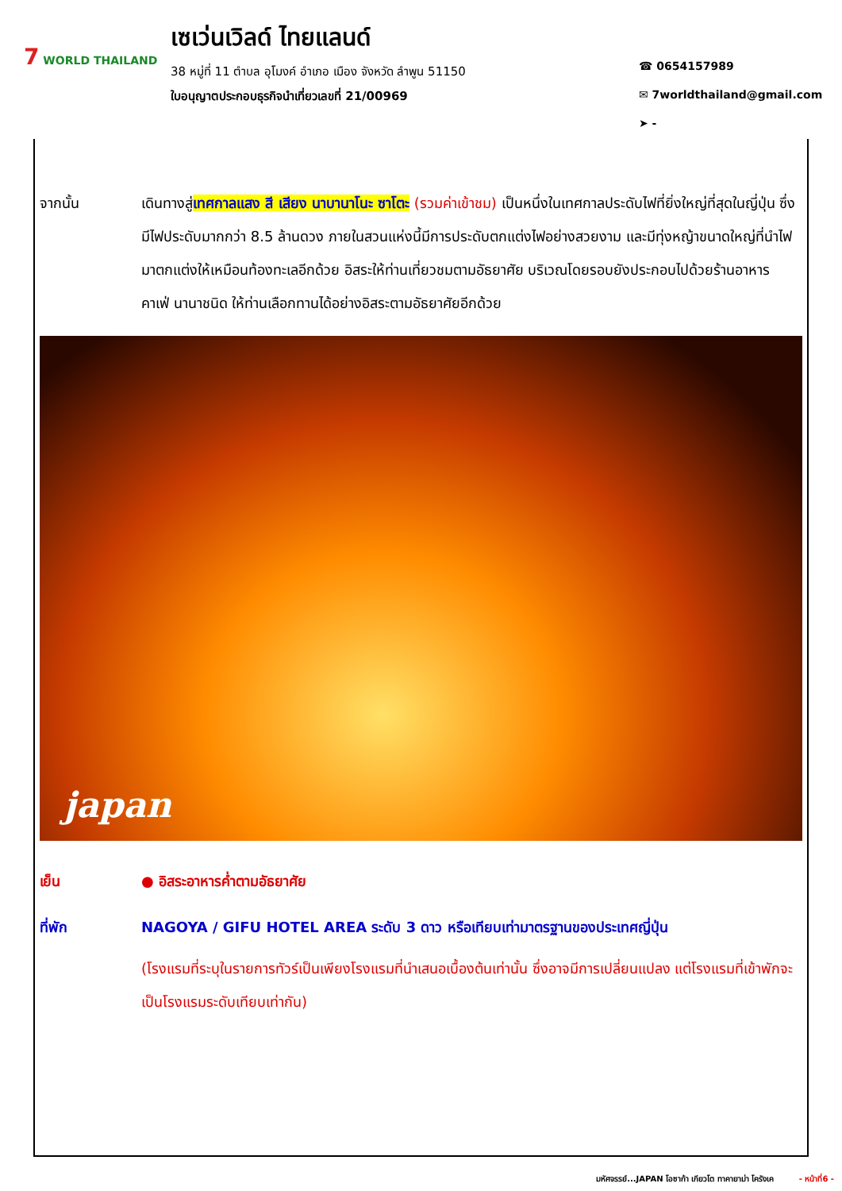7 WORLD THAILAND
เซเว่นเวิลด์ ไทยแลนด์
38 หมู่ที่ 11 ตำบล อุโมงค์ อำเภอ เมือง จังหวัด ลำพูน 51150
ใบอนุญาตประกอบธุรกิจนำเที่ยวเลขที่ 21/00969
☎ 0654157989
✉ 7worldthailand@gmail.com
➤ -
จากนั้น เดินทางสู่เทศกาลแสง สี เสียง นาบานาโนะ ซาโตะ (รวมค่าเข้าชม) เป็นหนึ่งในเทศกาลประดับไฟที่ยิ่งใหญ่ที่สุดในญี่ปุ่น ซึ่งมีไฟประดับมากกว่า 8.5 ล้านดวง ภายในสวนแห่งนี้มีการประดับตกแต่งไฟอย่างสวยงาม และมีทุ่งหญ้าขนาดใหญ่ที่นำไฟมาตกแต่งให้เหมือนท้องทะเลอีกด้วย อิสระให้ท่านเที่ยวชมตามอัธยาศัย บริเวณโดยรอบยังประกอบไปด้วยร้านอาหาร คาเฟ่ นานาชนิด ให้ท่านเลือกทานได้อย่างอิสระตามอัธยาศัยอีกด้วย
japan
เย็น ● อิสระอาหารค่ำตามอัธยาศัย
ที่พัก NAGOYA / GIFU HOTEL AREA ระดับ 3 ดาว หรือเทียบเท่ามาตรฐานของประเทศญี่ปุ่น
(โรงแรมที่ระบุในรายการทัวร์เป็นเพียงโรงแรมที่นำเสนอเบื้องต้นเท่านั้น ซึ่งอาจมีการเปลี่ยนแปลง แต่โรงแรมที่เข้าพักจะเป็นโรงแรมระดับเทียบเท่ากัน)
มหัศจรรย์...JAPAN โอซาก้า เกียวโต ทาคายาม่า โครังเค - หน้าที่6 -